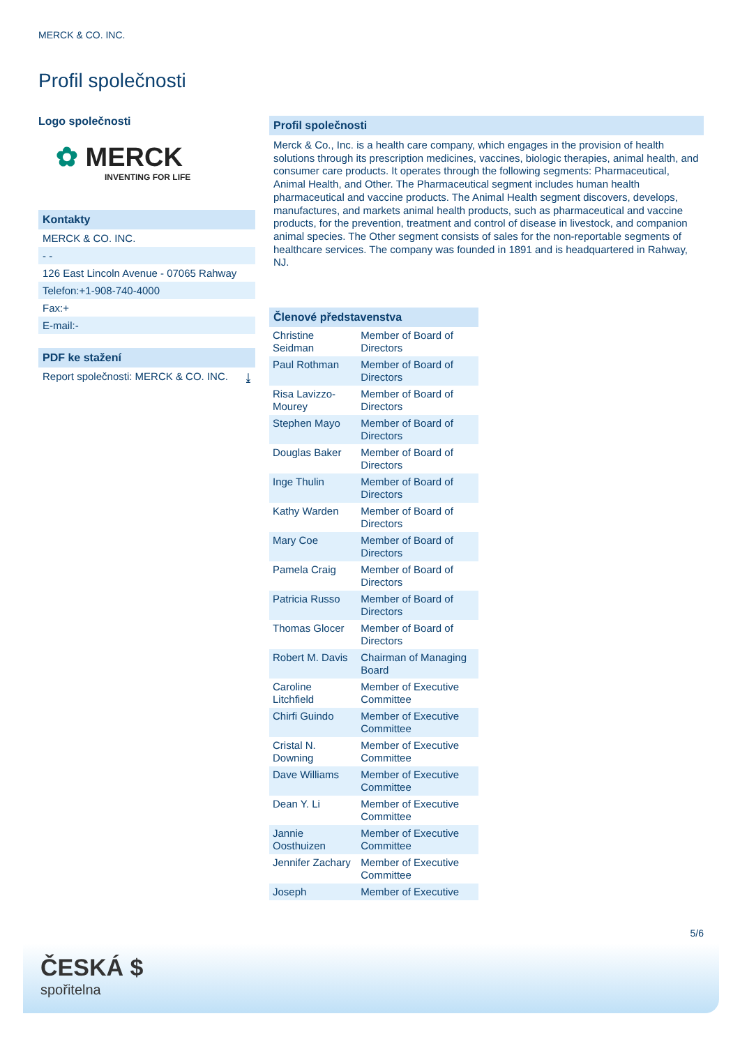MERCK & CO. INC.
Profil společnosti
Logo společnosti
✿ MERCK
INVENTING FOR LIFE
Kontakty
MERCK & CO. INC.
- -
126 East Lincoln Avenue - 07065 Rahway
Telefon:+1-908-740-4000
Fax:+
E-mail:-
PDF ke stažení
Report společnosti: MERCK & CO. INC. ⤓
Profil společnosti
Merck & Co., Inc. is a health care company, which engages in the provision of health solutions through its prescription medicines, vaccines, biologic therapies, animal health, and consumer care products. It operates through the following segments: Pharmaceutical, Animal Health, and Other. The Pharmaceutical segment includes human health pharmaceutical and vaccine products. The Animal Health segment discovers, develops, manufactures, and markets animal health products, such as pharmaceutical and vaccine products, for the prevention, treatment and control of disease in livestock, and companion animal species. The Other segment consists of sales for the non-reportable segments of healthcare services. The company was founded in 1891 and is headquartered in Rahway, NJ.
Členové představenstva
| Christine Seidman | Member of Board of Directors |
| Paul Rothman | Member of Board of Directors |
| Risa Lavizzo-Mourey | Member of Board of Directors |
| Stephen Mayo | Member of Board of Directors |
| Douglas Baker | Member of Board of Directors |
| Inge Thulin | Member of Board of Directors |
| Kathy Warden | Member of Board of Directors |
| Mary Coe | Member of Board of Directors |
| Pamela Craig | Member of Board of Directors |
| Patricia Russo | Member of Board of Directors |
| Thomas Glocer | Member of Board of Directors |
| Robert M. Davis | Chairman of Managing Board |
| Caroline Litchfield | Member of Executive Committee |
| Chirfi Guindo | Member of Executive Committee |
| Cristal N. Downing | Member of Executive Committee |
| Dave Williams | Member of Executive Committee |
| Dean Y. Li | Member of Executive Committee |
| Jannie Oosthuizen | Member of Executive Committee |
| Jennifer Zachary | Member of Executive Committee |
| Joseph | Member of Executive |
5/6
ČESKÁ $
spořitelna